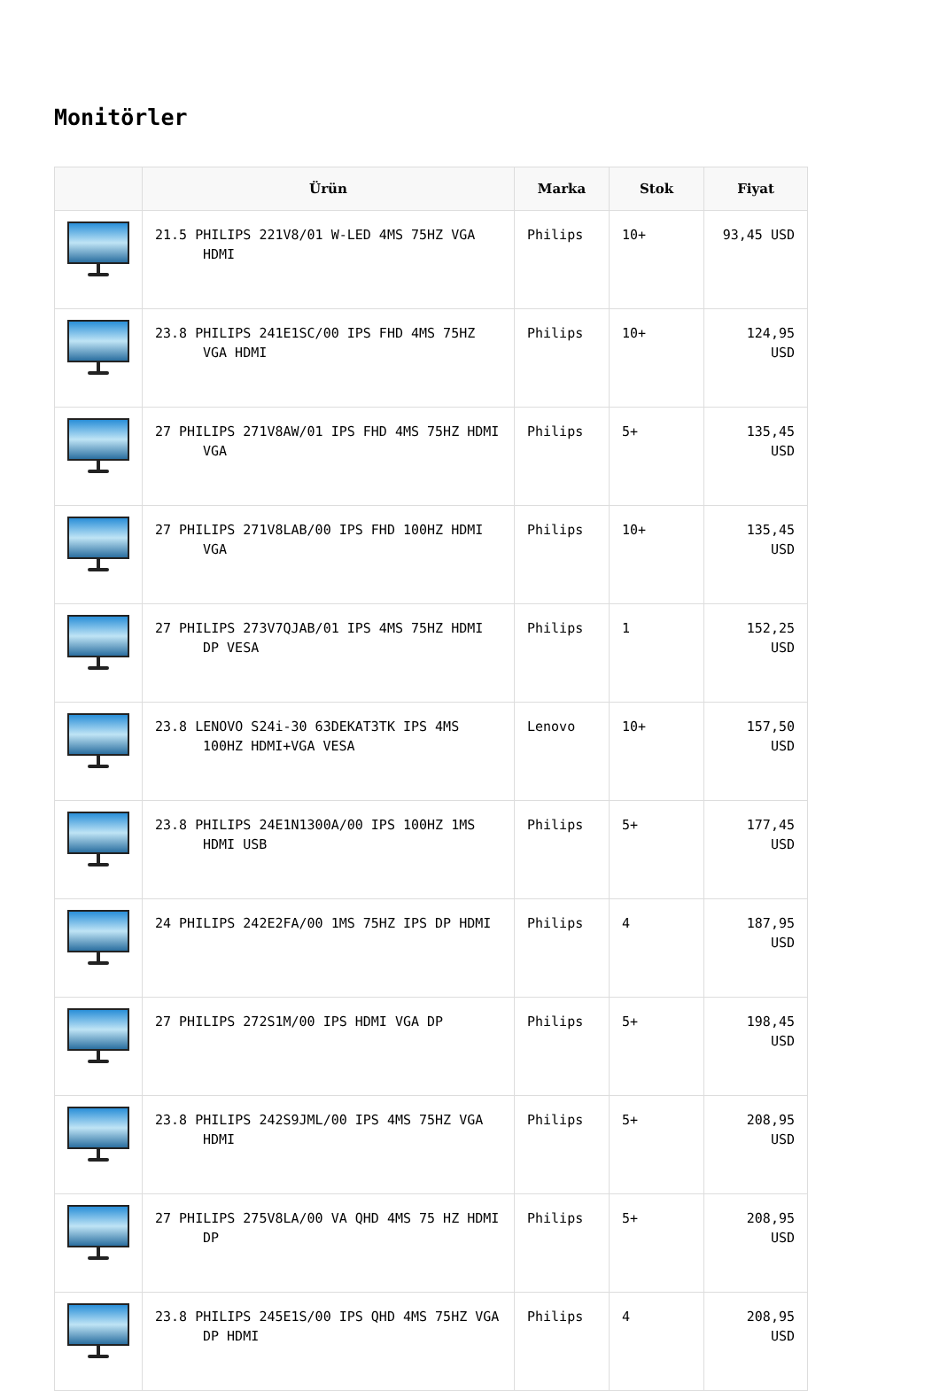Monitörler
| | Ürün | Marka | Stok | Fiyat |
| --- | --- | --- | --- | --- |
| | 21.5 PHILIPS 221V8/01 W-LED 4MS 75HZ VGA HDMI | Philips | 10+ | 93,45 USD |
| | 23.8 PHILIPS 241E1SC/00 IPS FHD 4MS 75HZ VGA HDMI | Philips | 10+ | 124,95 USD |
| | 27 PHILIPS 271V8AW/01 IPS FHD 4MS 75HZ HDMI VGA | Philips | 5+ | 135,45 USD |
| | 27 PHILIPS 271V8LAB/00 IPS FHD 100HZ HDMI VGA | Philips | 10+ | 135,45 USD |
| | 27 PHILIPS 273V7QJAB/01 IPS 4MS 75HZ HDMI DP VESA | Philips | 1 | 152,25 USD |
| | 23.8 LENOVO S24i-30 63DEKAT3TK IPS 4MS 100HZ HDMI+VGA VESA | Lenovo | 10+ | 157,50 USD |
| | 23.8 PHILIPS 24E1N1300A/00 IPS 100HZ 1MS HDMI USB | Philips | 5+ | 177,45 USD |
| | 24 PHILIPS 242E2FA/00 1MS 75HZ IPS DP HDMI | Philips | 4 | 187,95 USD |
| | 27 PHILIPS 272S1M/00 IPS HDMI VGA DP | Philips | 5+ | 198,45 USD |
| | 23.8 PHILIPS 242S9JML/00 IPS 4MS 75HZ VGA HDMI | Philips | 5+ | 208,95 USD |
| | 27 PHILIPS 275V8LA/00 VA QHD 4MS 75 HZ HDMI DP | Philips | 5+ | 208,95 USD |
| | 23.8 PHILIPS 245E1S/00 IPS QHD 4MS 75HZ VGA DP HDMI | Philips | 4 | 208,95 USD |